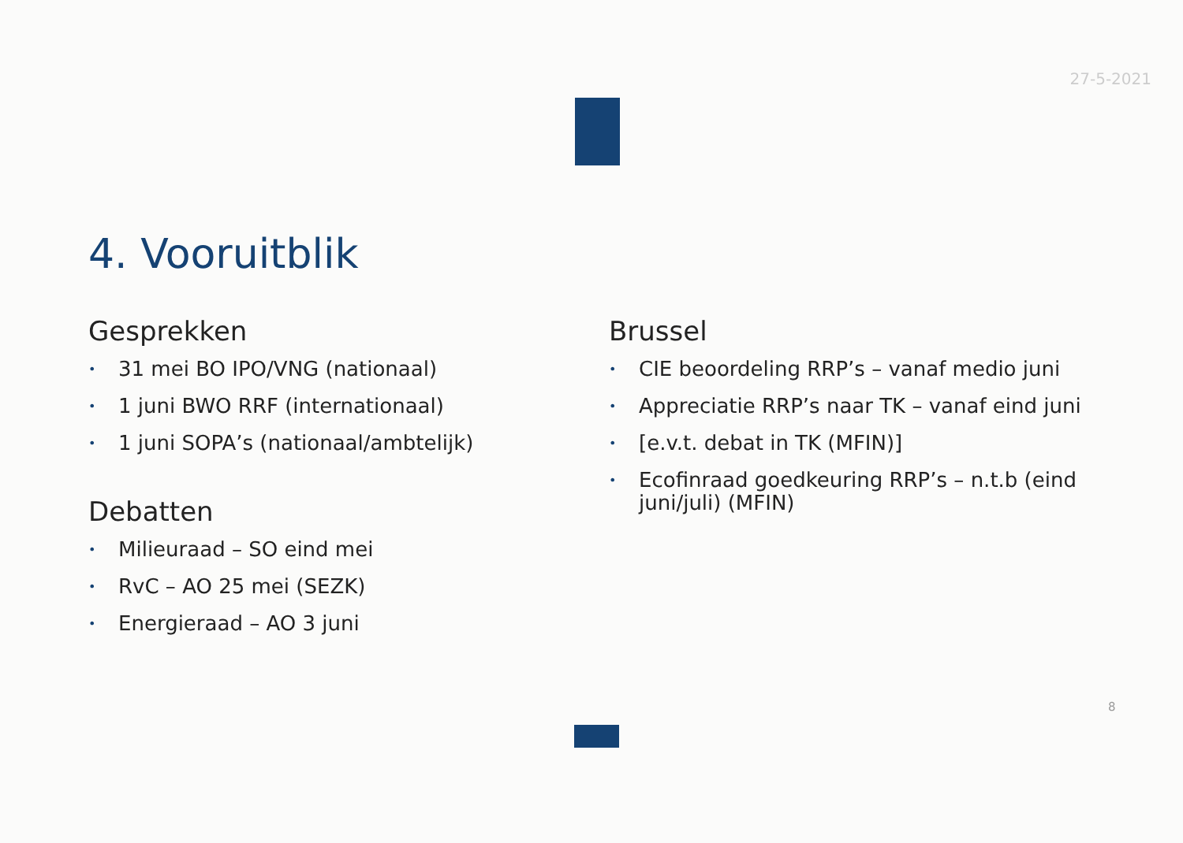27-5-2021
4. Vooruitblik
Gesprekken
• 31 mei BO IPO/VNG (nationaal)
• 1 juni BWO RRF (internationaal)
• 1 juni SOPA’s (nationaal/ambtelijk)
Debatten
• Milieuraad – SO eind mei
• RvC – AO 25 mei (SEZK)
• Energieraad – AO 3 juni
Brussel
• CIE beoordeling RRP’s – vanaf medio juni
• Appreciatie RRP’s naar TK – vanaf eind juni
• [e.v.t. debat in TK (MFIN)]
• Ecofinraad goedkeuring RRP’s – n.t.b (eind juni/juli) (MFIN)
8